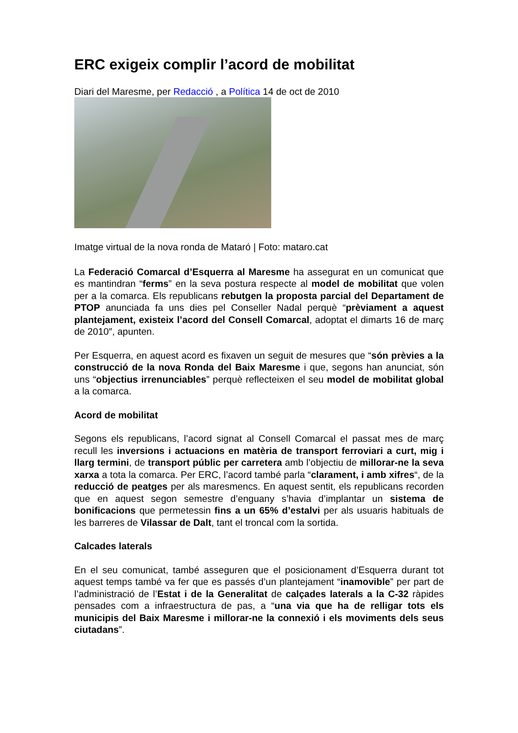ERC exigeix complir l’acord de mobilitat
Diari del Maresme, per Redacció , a Política 14 de oct de 2010
Imatge virtual de la nova ronda de Mataró | Foto: mataro.cat
La Federació Comarcal d’Esquerra al Maresme ha assegurat en un comunicat que es mantindran “ferms” en la seva postura respecte al model de mobilitat que volen per a la comarca. Els republicans rebutgen la proposta parcial del Departament de PTOP anunciada fa uns dies pel Conseller Nadal perquè “prèviament a aquest plantejament, existeix l’acord del Consell Comarcal, adoptat el dimarts 16 de març de 2010″, apunten.
Per Esquerra, en aquest acord es fixaven un seguit de mesures que “són prèvies a la construcció de la nova Ronda del Baix Maresme i que, segons han anunciat, són uns “objectius irrenunciables” perquè reflecteixen el seu model de mobilitat global a la comarca.
Acord de mobilitat
Segons els republicans, l’acord signat al Consell Comarcal el passat mes de març recull les inversions i actuacions en matèria de transport ferroviari a curt, mig i llarg termini, de transport públic per carretera amb l’objectiu de millorar-ne la seva xarxa a tota la comarca. Per ERC, l’acord també parla “clarament, i amb xifres“, de la reducció de peatges per als maresmencs. En aquest sentit, els republicans recorden que en aquest segon semestre d’enguany s’havia d’implantar un sistema de bonificacions que permetessin fins a un 65% d’estalvi per als usuaris habituals de les barreres de Vilassar de Dalt, tant el troncal com la sortida.
Calcades laterals
En el seu comunicat, també asseguren que el posicionament d’Esquerra durant tot aquest temps també va fer que es passés d’un plantejament “inamovible” per part de l’administració de l’Estat i de la Generalitat de calçades laterals a la C-32 ràpides pensades com a infraestructura de pas, a “una via que ha de relligar tots els municipis del Baix Maresme i millorar-ne la connexió i els moviments dels seus ciutadans”.